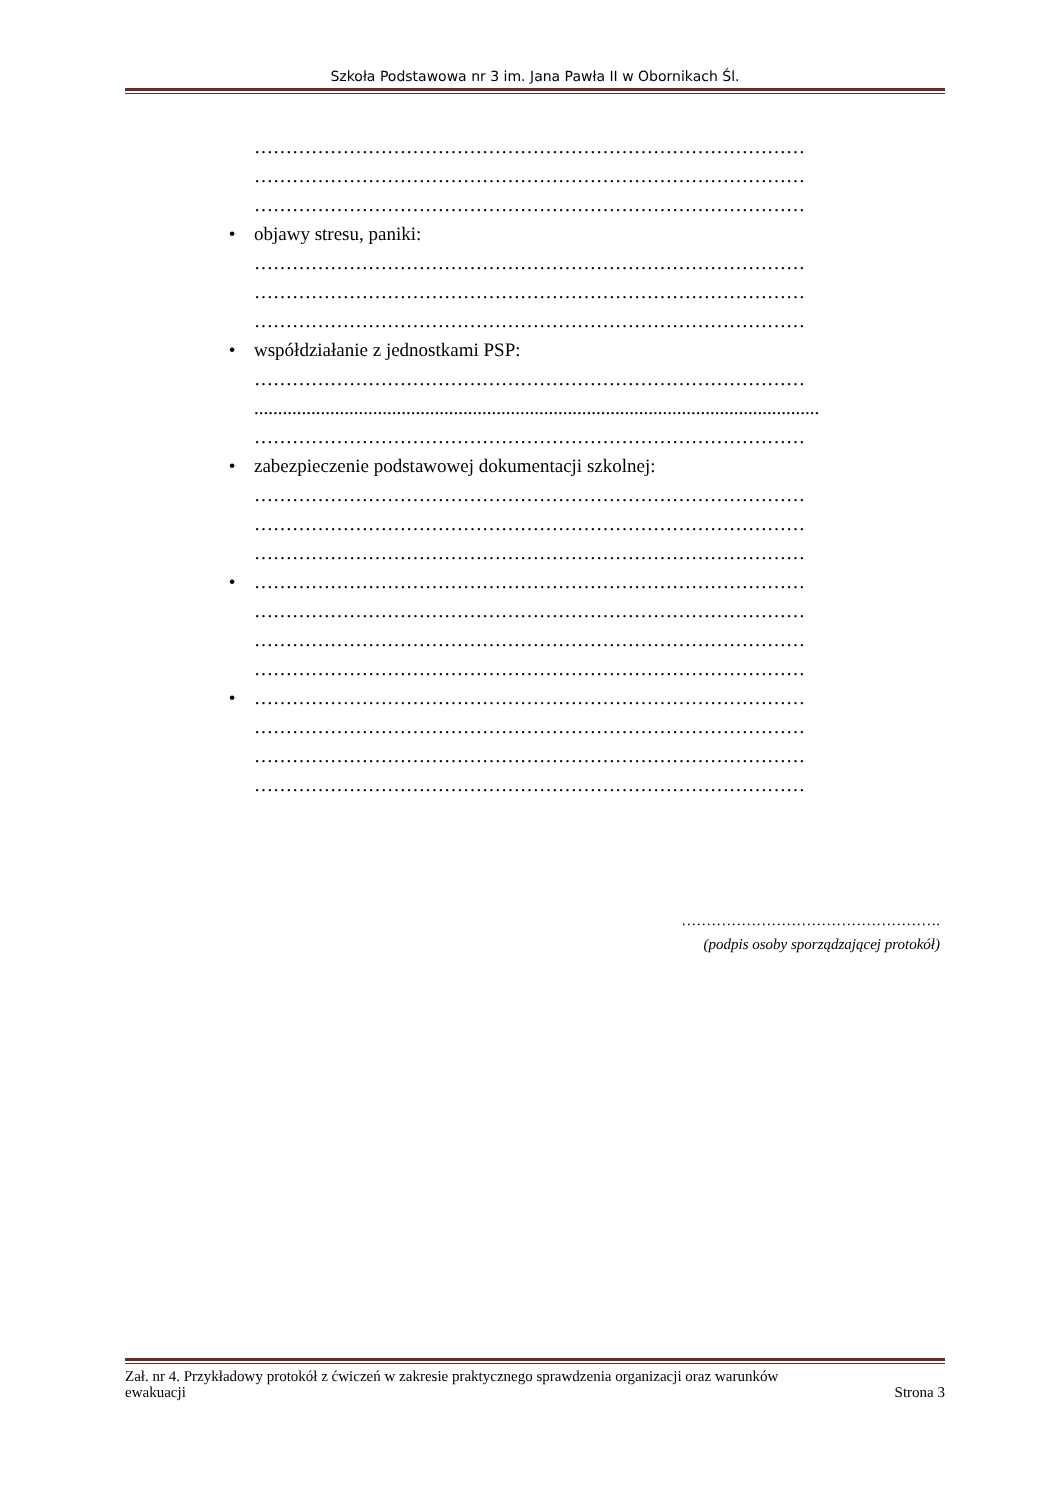Szkoła Podstawowa nr 3 im. Jana Pawła II w Obornikach Śl.
……………………………………………………………………………
……………………………………………………………………………
……………………………………………………………………………
• objawy stresu, paniki:
……………………………………………………………………………
……………………………………………………………………………
……………………………………………………………………………
• współdziałanie z jednostkami PSP:
……………………………………………………………………………
.......................................................................................................................
……………………………………………………………………………
• zabezpieczenie podstawowej dokumentacji szkolnej:
……………………………………………………………………………
……………………………………………………………………………
……………………………………………………………………………
• ……………………………………………………………………………
……………………………………………………………………………
……………………………………………………………………………
……………………………………………………………………………
• ……………………………………………………………………………
……………………………………………………………………………
……………………………………………………………………………
……………………………………………………………………………
…………………………………………….
(podpis osoby sporządzającej protokół)
Zał. nr 4. Przykładowy protokół z ćwiczeń w zakresie praktycznego sprawdzenia organizacji oraz warunków
ewakuacji Strona 3